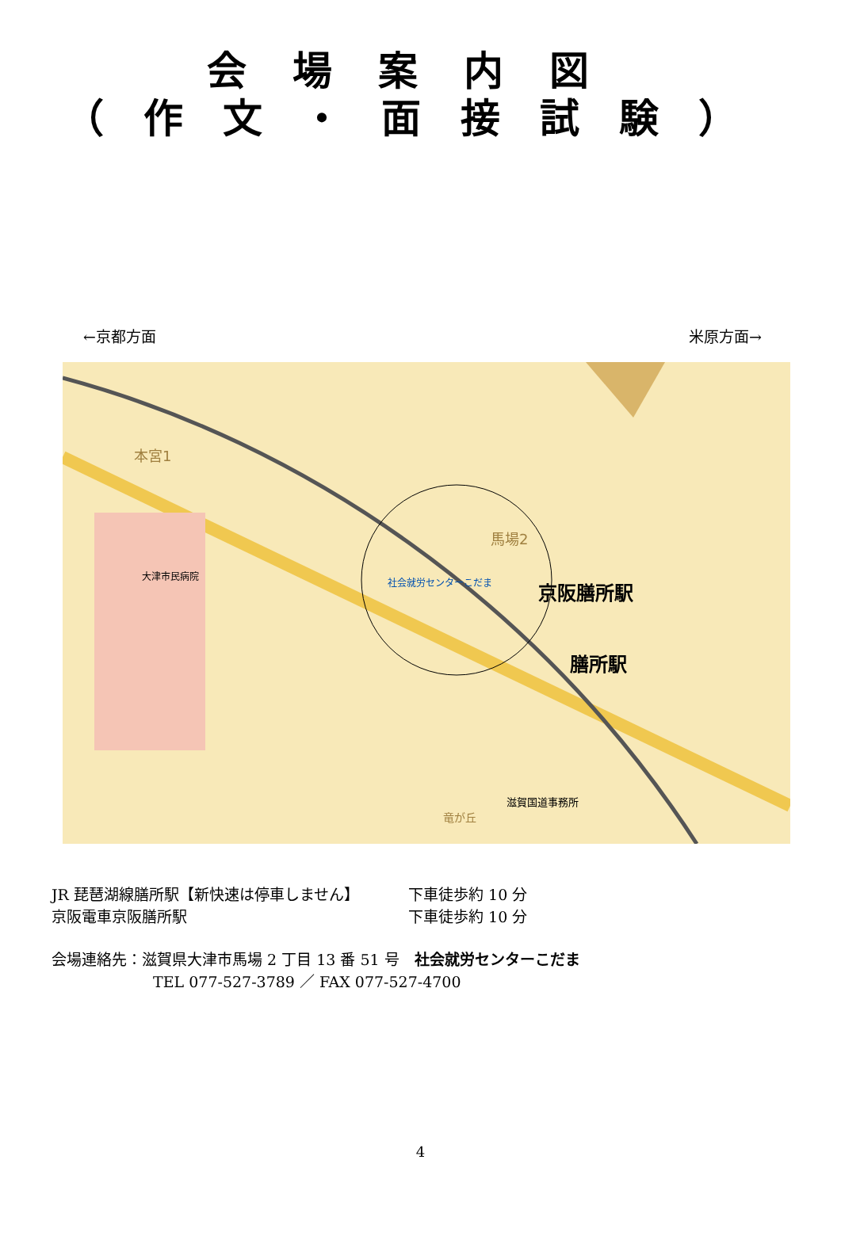会場案内図
（作文・面接試験）
←京都方面 米原方面→
京阪膳所駅
膳所駅
社会就労センターこだま
大津市民病院
滋賀国道事務所
馬場2
本宮1
竜が丘
JR 琵琶湖線膳所駅【新快速は停車しません】 下車徒歩約 10 分
京阪電車京阪膳所駅 下車徒歩約 10 分
会場連絡先：滋賀県大津市馬場 2 丁目 13 番 51 号　社会就労センターこだま
TEL 077-527-3789 ／ FAX 077-527-4700
4